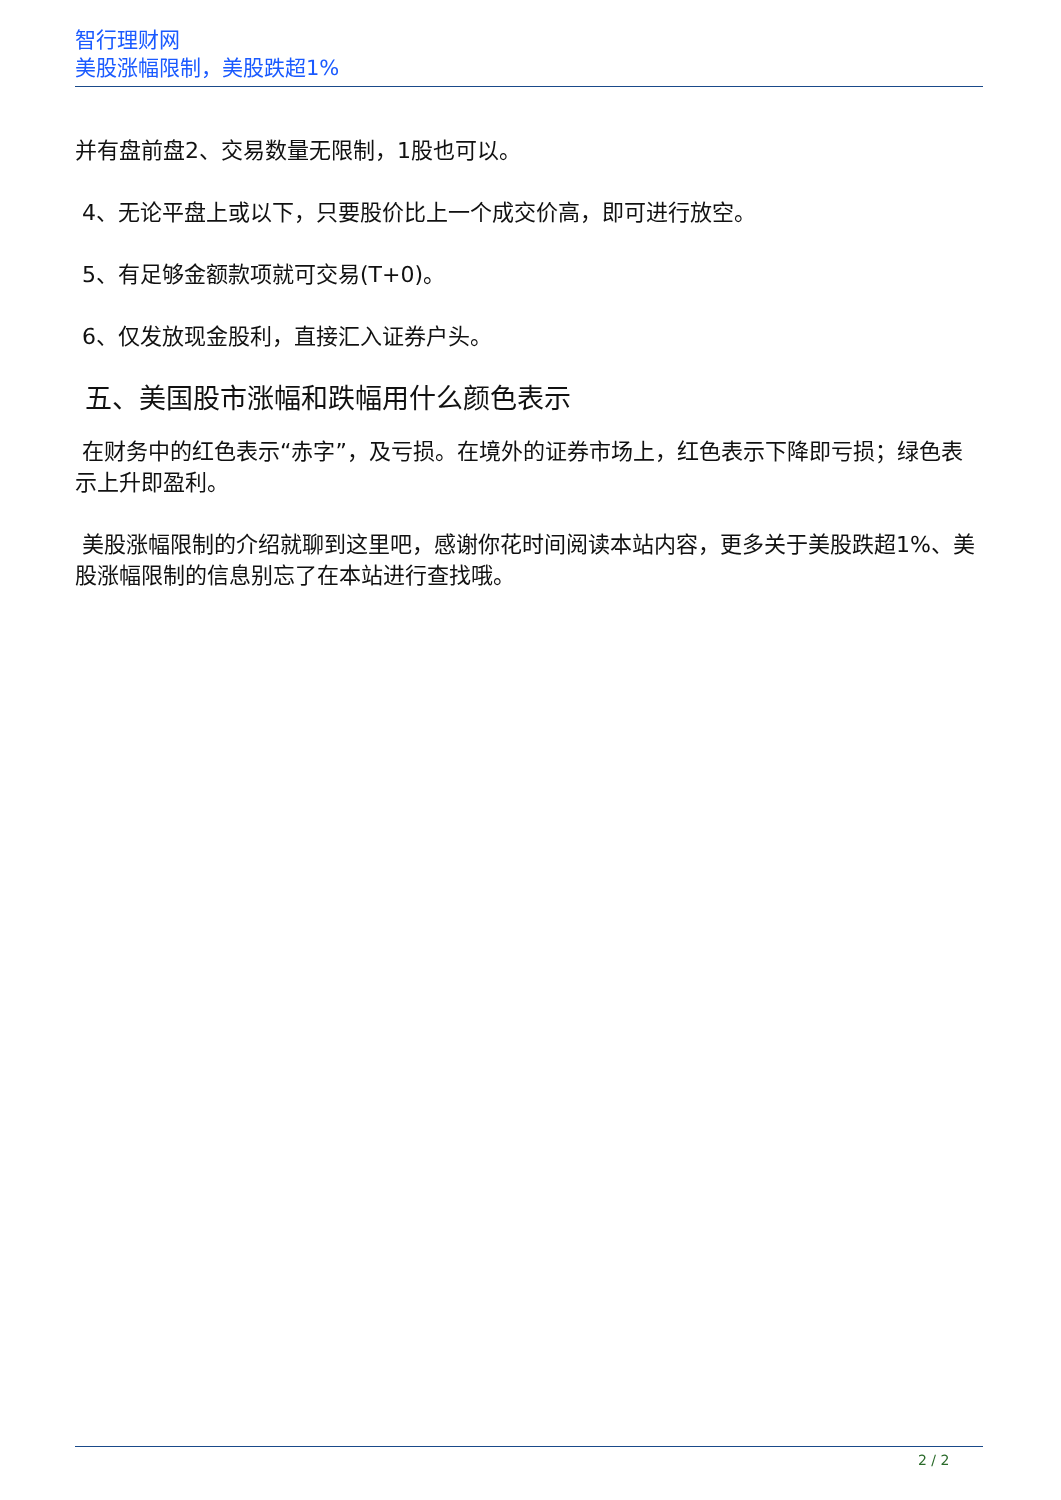智行理财网
美股涨幅限制，美股跌超1%
并有盘前盘2、交易数量无限制，1股也可以。
4、无论平盘上或以下，只要股价比上一个成交价高，即可进行放空。
5、有足够金额款项就可交易(T+0)。
6、仅发放现金股利，直接汇入证券户头。
五、美国股市涨幅和跌幅用什么颜色表示
在财务中的红色表示“赤字”，及亏损。在境外的证券市场上，红色表示下降即亏损；绿色表示上升即盈利。
美股涨幅限制的介绍就聊到这里吧，感谢你花时间阅读本站内容，更多关于美股跌超1%、美股涨幅限制的信息别忘了在本站进行查找哦。
2 / 2